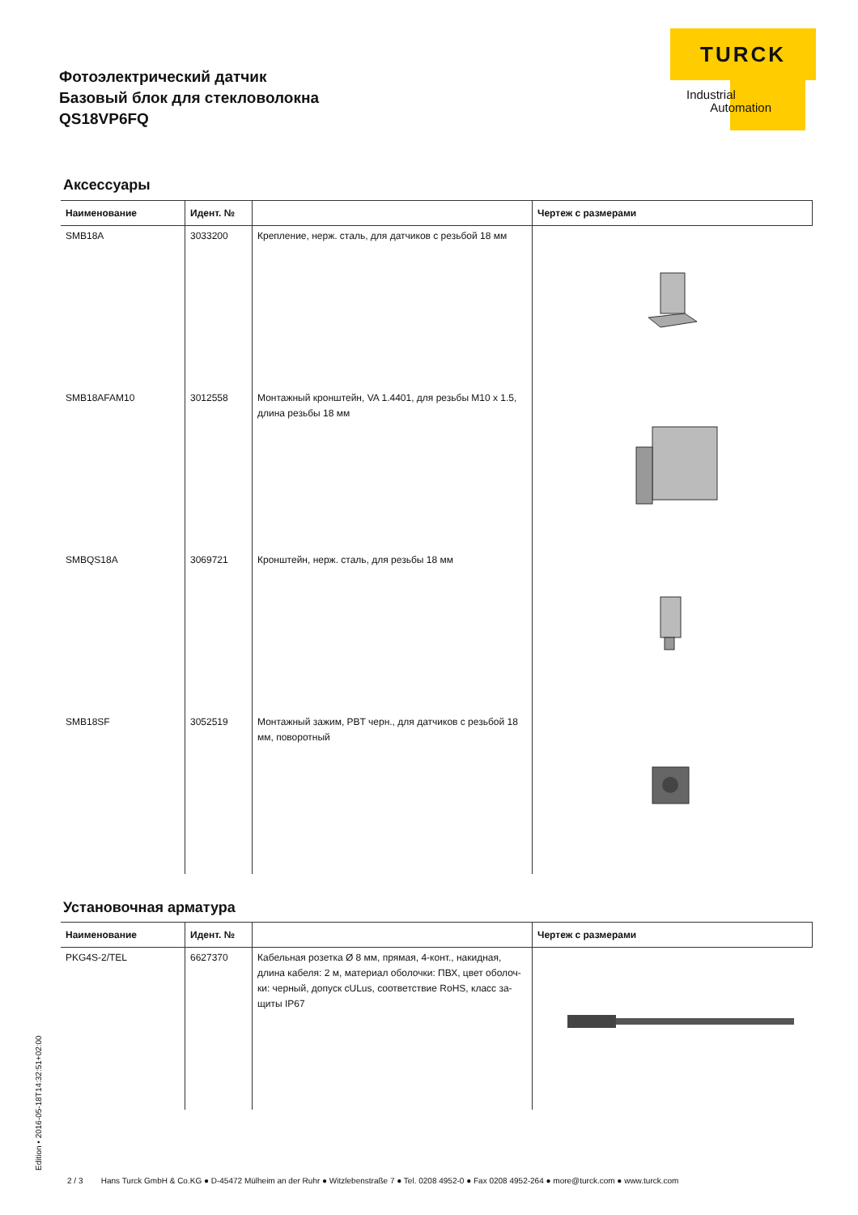Фотоэлектрический датчик
Базовый блок для стекловолокна
QS18VP6FQ
TURCK
Industrial
Automation
Аксессуары
| Наименование | Идент. № | | Чертеж с размерами |
| --- | --- | --- | --- |
| SMB18A | 3033200 | Крепление, нерж. сталь, для датчиков с резьбой 18 мм | |
| SMB18AFAM10 | 3012558 | Монтажный кронштейн, VA 1.4401, для резьбы M10 x 1.5, длина резьбы 18 мм | |
| SMBQS18A | 3069721 | Кронштейн, нерж. сталь, для резьбы 18 мм | |
| SMB18SF | 3052519 | Монтажный зажим, PBT черн., для датчиков с резьбой 18 мм, поворотный | |
Установочная арматура
| Наименование | Идент. № | | Чертеж с размерами |
| --- | --- | --- | --- |
| PKG4S-2/TEL | 6627370 | Кабельная розетка Ø 8 мм, прямая, 4-конт., накидная, длина кабеля: 2 м, материал оболочки: ПВХ, цвет оболоч-ки: черный, допуск cULus, соответствие RoHS, класс за-щиты IP67 | |
Edition • 2016-05-18T14:32:51+02:00
2 / 3 Hans Turck GmbH & Co.KG ● D-45472 Mülheim an der Ruhr ● Witzlebenstraße 7 ● Tel. 0208 4952-0 ● Fax 0208 4952-264 ● more@turck.com ● www.turck.com